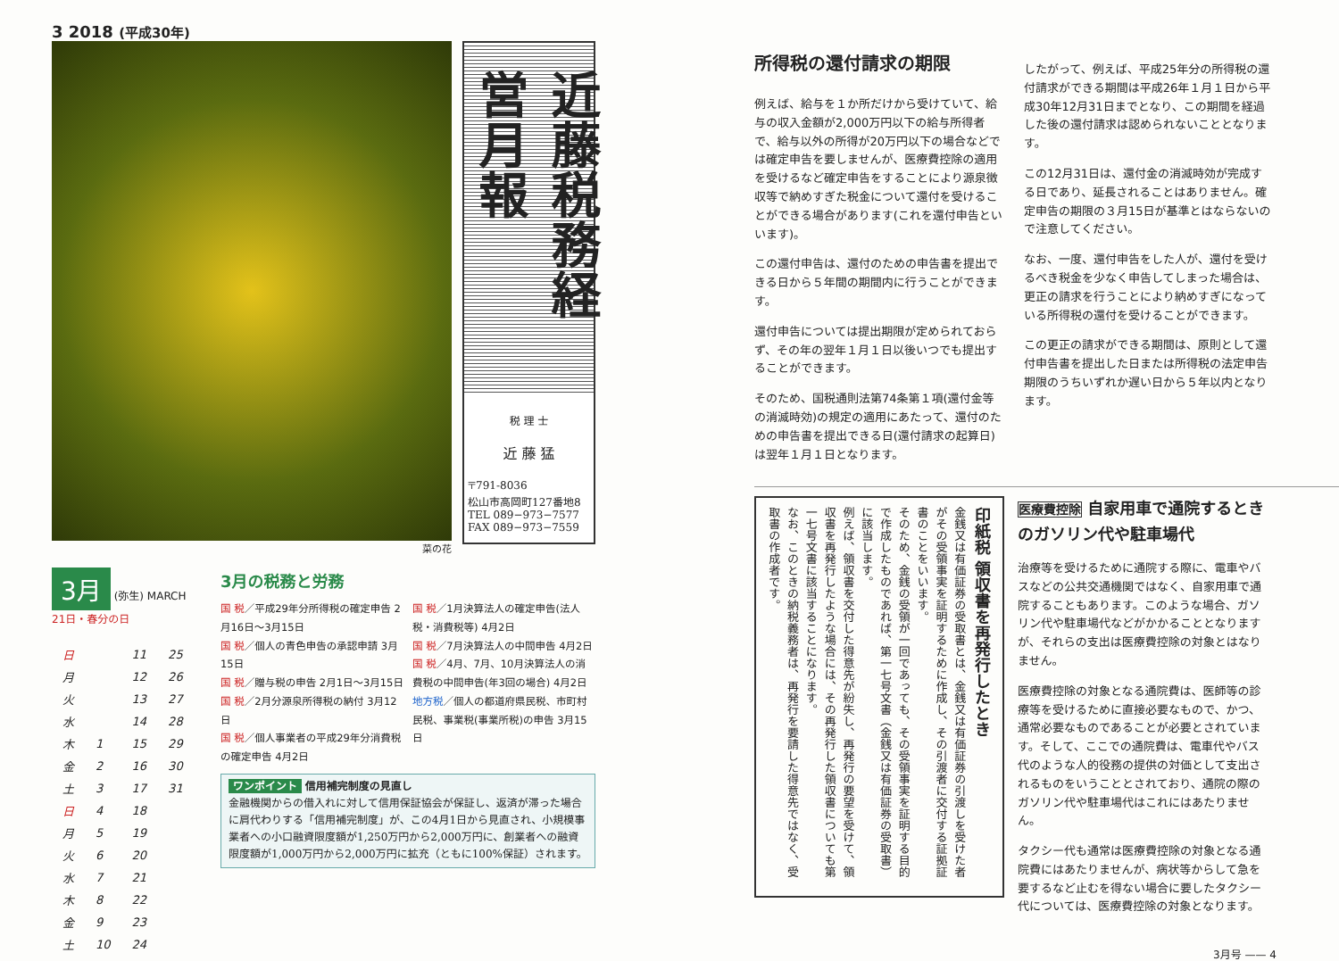3 2018 (平成30年)
菜の花
近藤税務経営月報
税 理 士
近 藤 猛
〒791-8036
松山市高岡町127番地8
TEL 089−973−7577
FAX 089−973−7559
3月 (弥生) MARCH
21日・春分の日
| 日 | | 11 | 25 |
| 月 | | 12 | 26 |
| 火 | | 13 | 27 |
| 水 | | 14 | 28 |
| 木 | 1 | 15 | 29 |
| 金 | 2 | 16 | 30 |
| 土 | 3 | 17 | 31 |
| 日 | 4 | 18 | |
| 月 | 5 | 19 | |
| 火 | 6 | 20 | |
| 水 | 7 | 21 | |
| 木 | 8 | 22 | |
| 金 | 9 | 23 | |
| 土 | 10 | 24 | |
3月の税務と労務
国 税／平成29年分所得税の確定申告 2月16日〜3月15日
国 税／個人の青色申告の承認申請 3月15日
国 税／贈与税の申告 2月1日〜3月15日
国 税／2月分源泉所得税の納付 3月12日
国 税／個人事業者の平成29年分消費税の確定申告 4月2日
国 税／1月決算法人の確定申告(法人税・消費税等) 4月2日
国 税／7月決算法人の中間申告 4月2日
国 税／4月、7月、10月決算法人の消費税の中間申告(年3回の場合) 4月2日
地方税／個人の都道府県民税、市町村民税、事業税(事業所税)の申告 3月15日
ワンポイント 信用補完制度の見直し
金融機関からの借入れに対して信用保証協会が保証し、返済が滞った場合に肩代わりする「信用補完制度」が、この4月1日から見直され、小規模事業者への小口融資限度額が1,250万円から2,000万円に、創業者への融資限度額が1,000万円から2,000万円に拡充（ともに100%保証）されます。
所得税の還付請求の期限
例えば、給与を１か所だけから受けていて、給与の収入金額が2,000万円以下の給与所得者で、給与以外の所得が20万円以下の場合などでは確定申告を要しませんが、医療費控除の適用を受けるなど確定申告をすることにより源泉徴収等で納めすぎた税金について還付を受けることができる場合があります(これを還付申告といいます)。
この還付申告は、還付のための申告書を提出できる日から５年間の期間内に行うことができます。
還付申告については提出期限が定められておらず、その年の翌年１月１日以後いつでも提出することができます。
そのため、国税通則法第74条第１項(還付金等の消滅時効)の規定の適用にあたって、還付のための申告書を提出できる日(還付請求の起算日)は翌年１月１日となります。
したがって、例えば、平成25年分の所得税の還付請求ができる期間は平成26年１月１日から平成30年12月31日までとなり、この期間を経過した後の還付請求は認められないこととなります。
この12月31日は、還付金の消滅時効が完成する日であり、延長されることはありません。確定申告の期限の３月15日が基準とはならないので注意してください。
なお、一度、還付申告をした人が、還付を受けるべき税金を少なく申告してしまった場合は、更正の請求を行うことにより納めすぎになっている所得税の還付を受けることができます。
この更正の請求ができる期間は、原則として還付申告書を提出した日または所得税の法定申告期限のうちいずれか遅い日から５年以内となります。
印紙税 領収書を再発行したとき
金銭又は有価証券の受取書とは、金銭又は有価証券の引渡しを受けた者がその受領事実を証明するために作成し、その引渡者に交付する証拠証書のことをいいます。
そのため、金銭の受領が一回であっても、その受領事実を証明する目的で作成したものであれば、第一七号文書（金銭又は有価証券の受取書）に該当します。
例えば、領収書を交付した得意先が紛失し、再発行の要望を受けて、領収書を再発行したような場合には、その再発行した領収書についても第一七号文書に該当することになります。
なお、このときの納税義務者は、再発行を要請した得意先ではなく、受取書の作成者です。
医療費控除 自家用車で通院するときのガソリン代や駐車場代
治療等を受けるために通院する際に、電車やバスなどの公共交通機関ではなく、自家用車で通院することもあります。このような場合、ガソリン代や駐車場代などがかかることとなりますが、それらの支出は医療費控除の対象とはなりません。
医療費控除の対象となる通院費は、医師等の診療等を受けるために直接必要なもので、かつ、通常必要なものであることが必要とされています。そして、ここでの通院費は、電車代やバス代のような人的役務の提供の対価として支出されるものをいうこととされており、通院の際のガソリン代や駐車場代はこれにはあたりません。
タクシー代も通常は医療費控除の対象となる通院費にはあたりませんが、病状等からして急を要するなど止むを得ない場合に要したタクシー代については、医療費控除の対象となります。
3月号 —— 4